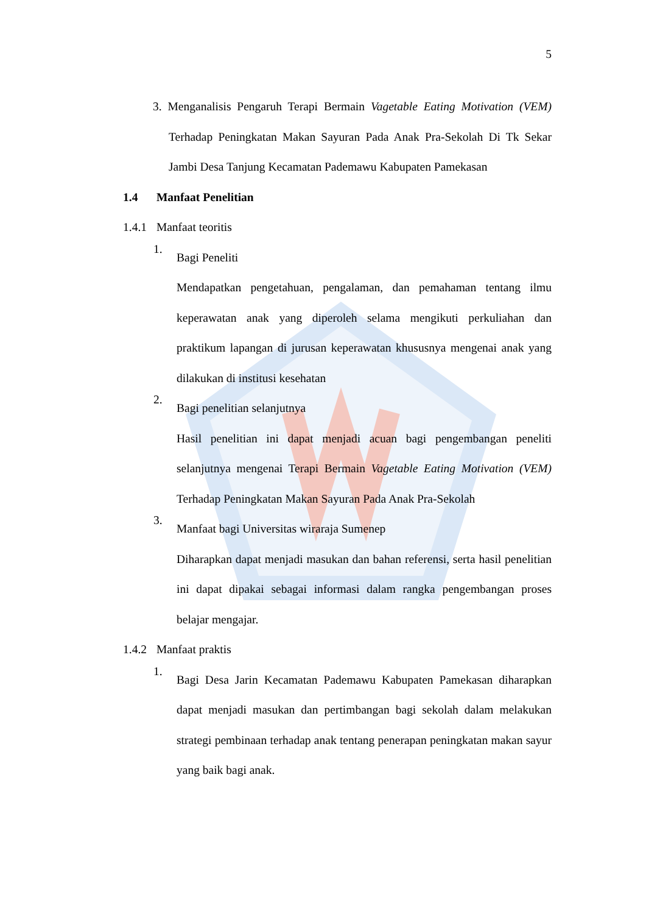5
3. Menganalisis Pengaruh Terapi Bermain Vagetable Eating Motivation (VEM) Terhadap Peningkatan Makan Sayuran Pada Anak Pra-Sekolah Di Tk Sekar Jambi Desa Tanjung Kecamatan Pademawu Kabupaten Pamekasan
1.4 Manfaat Penelitian
1.4.1 Manfaat teoritis
1.
Bagi Peneliti
Mendapatkan pengetahuan, pengalaman, dan pemahaman tentang ilmu keperawatan anak yang diperoleh selama mengikuti perkuliahan dan praktikum lapangan di jurusan keperawatan khususnya mengenai anak yang dilakukan di institusi kesehatan
2.
Bagi penelitian selanjutnya
Hasil penelitian ini dapat menjadi acuan bagi pengembangan peneliti selanjutnya mengenai Terapi Bermain Vagetable Eating Motivation (VEM) Terhadap Peningkatan Makan Sayuran Pada Anak Pra-Sekolah
3.
Manfaat bagi Universitas wiraraja Sumenep
Diharapkan dapat menjadi masukan dan bahan referensi, serta hasil penelitian ini dapat dipakai sebagai informasi dalam rangka pengembangan proses belajar mengajar.
1.4.2 Manfaat praktis
1.
Bagi Desa Jarin Kecamatan Pademawu Kabupaten Pamekasan diharapkan dapat menjadi masukan dan pertimbangan bagi sekolah dalam melakukan strategi pembinaan terhadap anak tentang penerapan peningkatan makan sayur yang baik bagi anak.